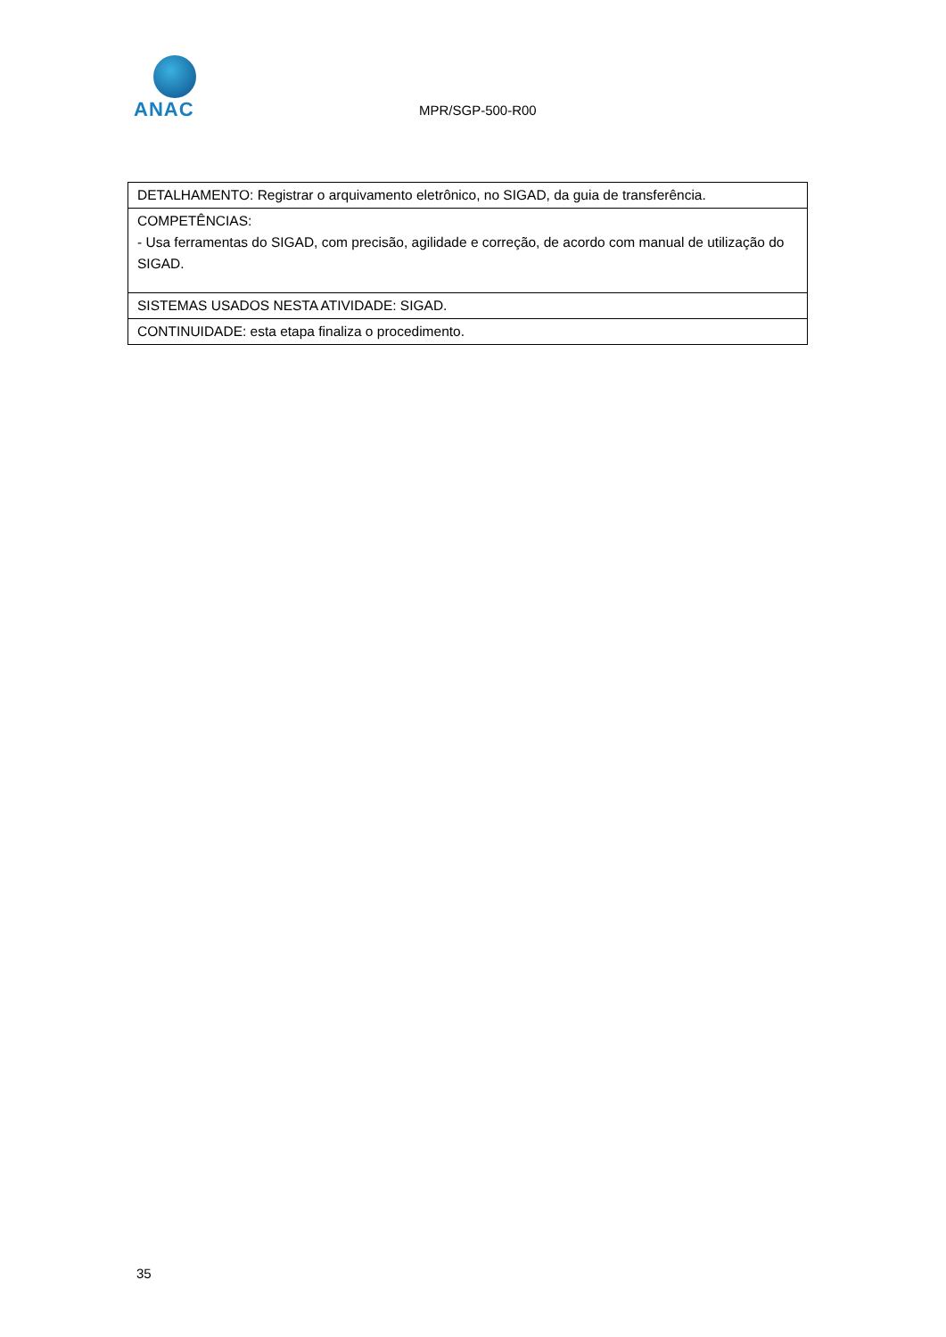ANAC
MPR/SGP-500-R00
| DETALHAMENTO: Registrar o arquivamento eletrônico, no SIGAD, da guia de transferência. |
| COMPETÊNCIAS: - Usa ferramentas do SIGAD, com precisão, agilidade e correção, de acordo com manual de utilização do SIGAD. |
| SISTEMAS USADOS NESTA ATIVIDADE: SIGAD. |
| CONTINUIDADE: esta etapa finaliza o procedimento. |
35